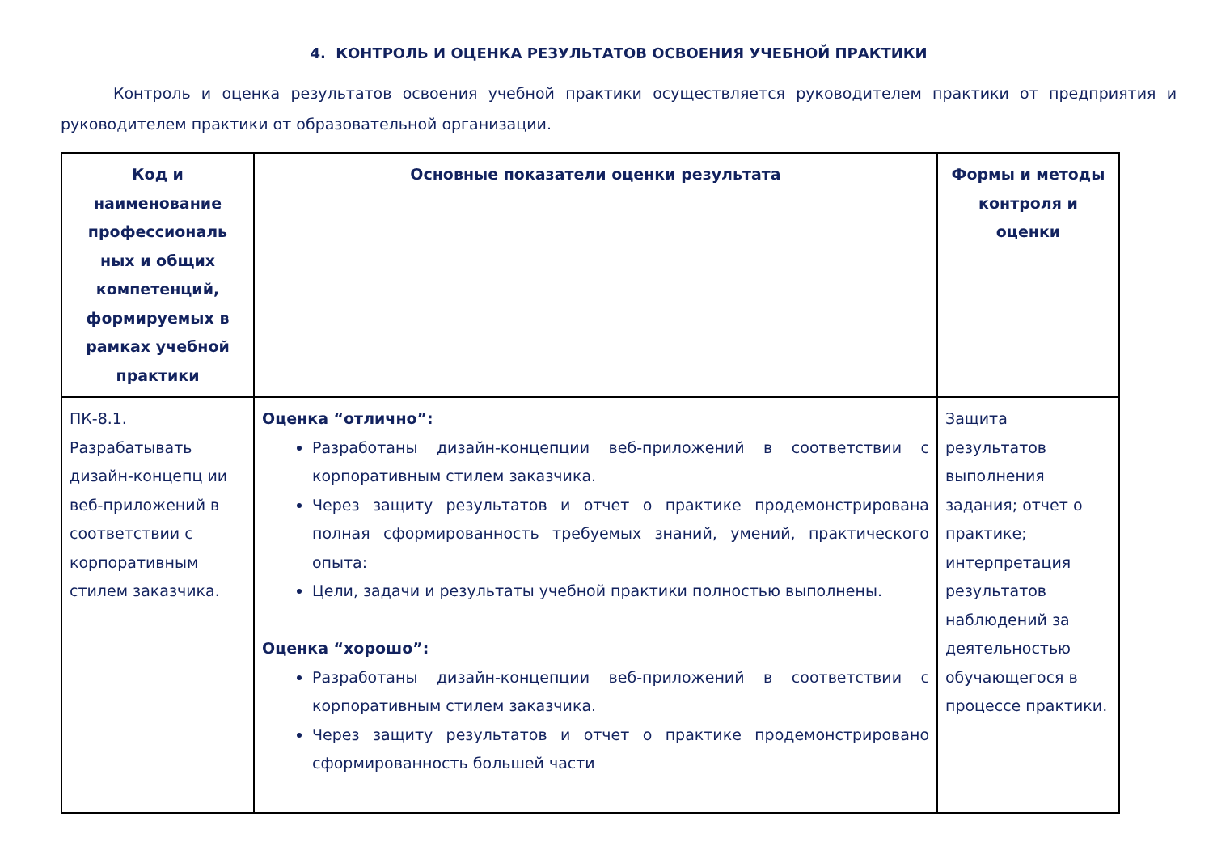4. КОНТРОЛЬ И ОЦЕНКА РЕЗУЛЬТАТОВ ОСВОЕНИЯ УЧЕБНОЙ ПРАКТИКИ
Контроль и оценка результатов освоения учебной практики осуществляется руководителем практики от предприятия и руководителем практики от образовательной организации.
| Код и наименование профессиональ ных и общих компетенций, формируемых в рамках учебной практики | Основные показатели оценки результата | Формы и методы контроля и оценки |
| --- | --- | --- |
| ПК-8.1. Разрабатывать дизайн-концепц ии веб-приложений в соответствии с корпоративным стилем заказчика. | Оценка “отлично”: Разработаны дизайн-концепции веб-приложений в соответствии с корпоративным стилем заказчика. Через защиту результатов и отчет о практике продемонстрирована полная сформированность требуемых знаний, умений, практического опыта: Цели, задачи и результаты учебной практики полностью выполнены. Оценка “хорошо”: Разработаны дизайн-концепции веб-приложений в соответствии с корпоративным стилем заказчика. Через защиту результатов и отчет о практике продемонстрировано сформированность большей части | Защита результатов выполнения задания; отчет о практике; интерпретация результатов наблюдений за деятельностью обучающегося в процессе практики. |